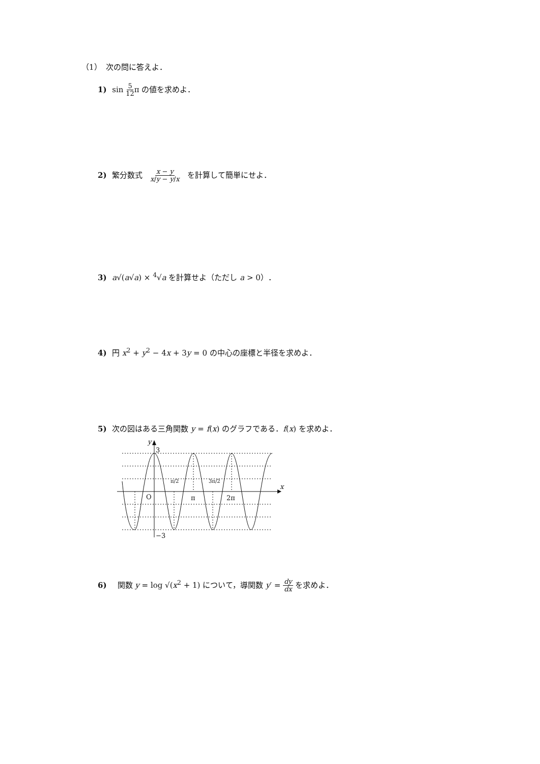（1）　次の問に答えよ．
1) sin 5 12π の値を求めよ．
2) 繁分数式　x − y x/y − y/x　を計算して簡単にせよ．
3) a√(a√a) × <sup>4</sup>√a を計算せよ（ただし a > 0）．
4) 円 x<sup>2</sup> + y<sup>2</sup> − 4x + 3y = 0 の中心の座標と半径を求めよ．
5) 次の図はある三角関数 y = f(x) のグラフである．f(x) を求めよ．
y
3
−3
O
x
π/2
π
3π/2
2π
6)　関数 y = log √(x<sup>2</sup> + 1) について，導関数 y′ = dy dx を求めよ．